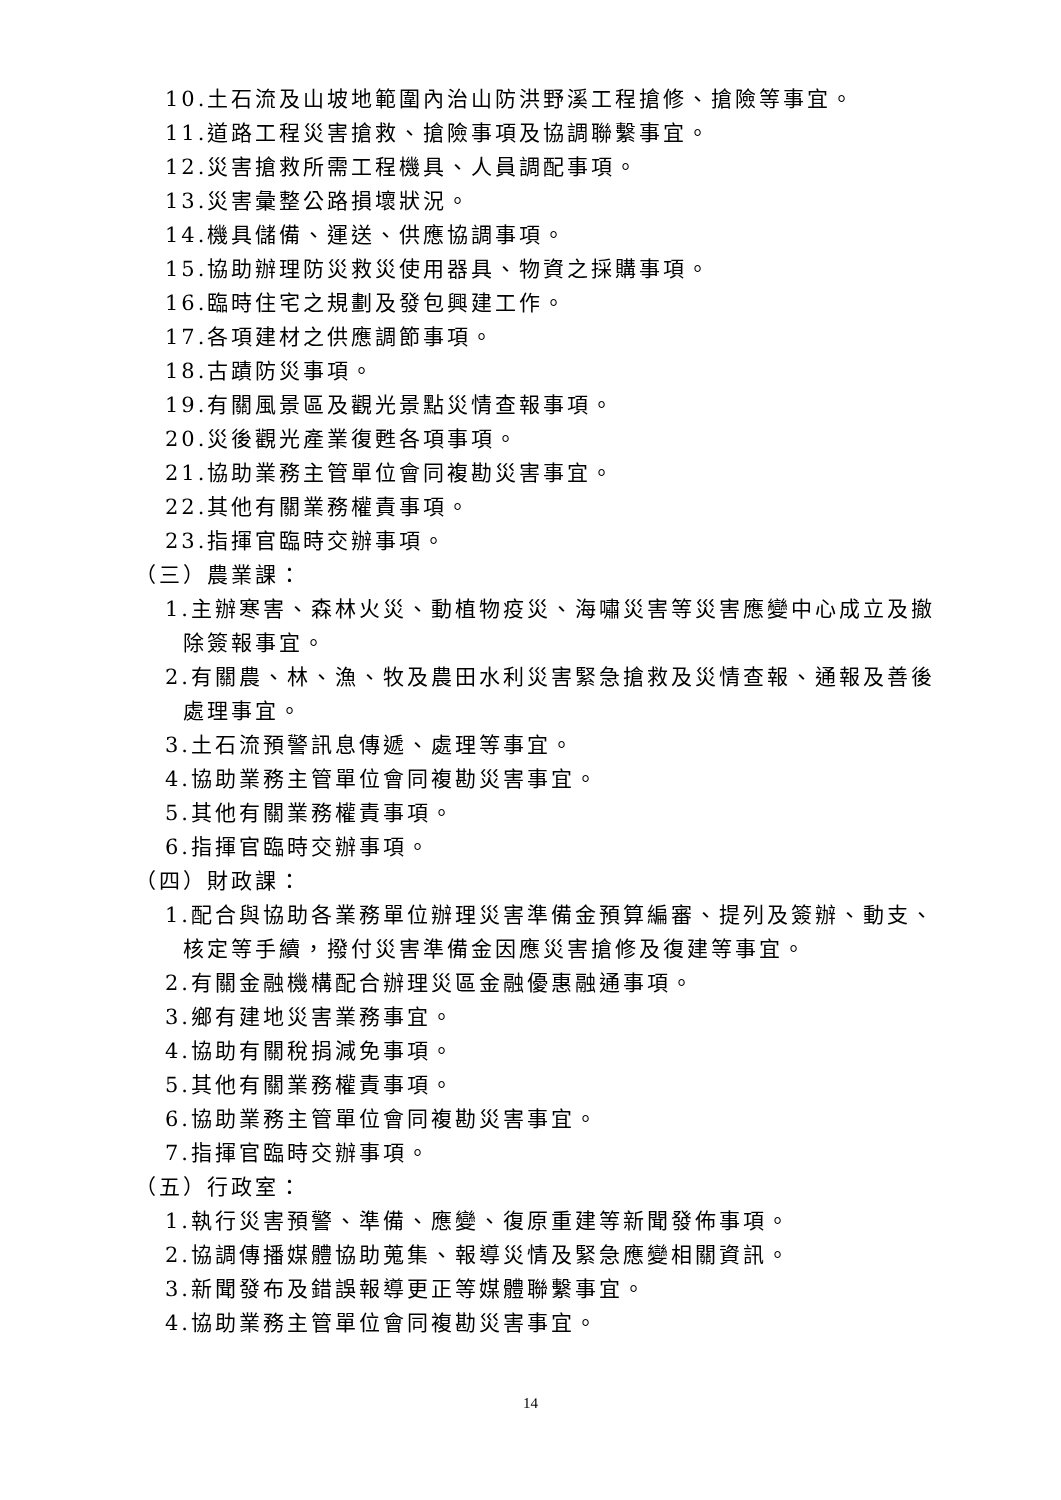10.土石流及山坡地範圍內治山防洪野溪工程搶修、搶險等事宜。
11.道路工程災害搶救、搶險事項及協調聯繫事宜。
12.災害搶救所需工程機具、人員調配事項。
13.災害彙整公路損壞狀況。
14.機具儲備、運送、供應協調事項。
15.協助辦理防災救災使用器具、物資之採購事項。
16.臨時住宅之規劃及發包興建工作。
17.各項建材之供應調節事項。
18.古蹟防災事項。
19.有關風景區及觀光景點災情查報事項。
20.災後觀光產業復甦各項事項。
21.協助業務主管單位會同複勘災害事宜。
22.其他有關業務權責事項。
23.指揮官臨時交辦事項。
（三）農業課：
1.主辦寒害、森林火災、動植物疫災、海嘯災害等災害應變中心成立及撤
除簽報事宜。
2.有關農、林、漁、牧及農田水利災害緊急搶救及災情查報、通報及善後
處理事宜。
3.土石流預警訊息傳遞、處理等事宜。
4.協助業務主管單位會同複勘災害事宜。
5.其他有關業務權責事項。
6.指揮官臨時交辦事項。
（四）財政課：
1.配合與協助各業務單位辦理災害準備金預算編審、提列及簽辦、動支、
核定等手續，撥付災害準備金因應災害搶修及復建等事宜。
2.有關金融機構配合辦理災區金融優惠融通事項。
3.鄉有建地災害業務事宜。
4.協助有關稅捐減免事項。
5.其他有關業務權責事項。
6.協助業務主管單位會同複勘災害事宜。
7.指揮官臨時交辦事項。
（五）行政室：
1.執行災害預警、準備、應變、復原重建等新聞發佈事項。
2.協調傳播媒體協助蒐集、報導災情及緊急應變相關資訊。
3.新聞發布及錯誤報導更正等媒體聯繫事宜。
4.協助業務主管單位會同複勘災害事宜。
14